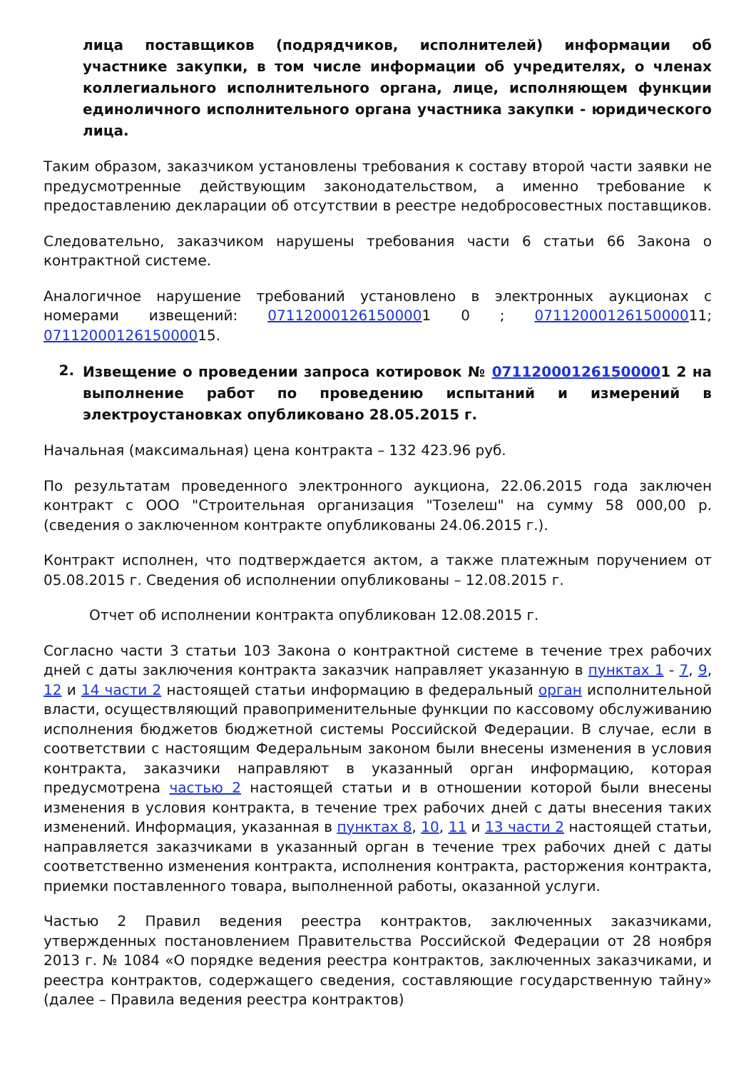лица поставщиков (подрядчиков, исполнителей) информации об участнике закупки, в том числе информации об учредителях, о членах коллегиального исполнительного органа, лице, исполняющем функции единоличного исполнительного органа участника закупки - юридического лица.
Таким образом, заказчиком установлены требования к составу второй части заявки не предусмотренные действующим законодательством, а именно требование к предоставлению декларации об отсутствии в реестре недобросовестных поставщиков.
Следовательно, заказчиком нарушены требования части 6 статьи 66 Закона о контрактной системе.
Аналогичное нарушение требований установлено в электронных аукционах с номерами извещений: 071120001261500001 0 ; 0711200012615000011; 0711200012615000015.
2.
Извещение о проведении запроса котировок № 071120001261500001 2 на выполнение работ по проведению испытаний и измерений в электроустановках опубликовано 28.05.2015 г.
Начальная (максимальная) цена контракта – 132 423.96 руб.
По результатам проведенного электронного аукциона, 22.06.2015 года заключен контракт с ООО "Строительная организация "Тозелеш" на сумму 58 000,00 р. (сведения о заключенном контракте опубликованы 24.06.2015 г.).
Контракт исполнен, что подтверждается актом, а также платежным поручением от 05.08.2015 г. Сведения об исполнении опубликованы – 12.08.2015 г.
Отчет об исполнении контракта опубликован 12.08.2015 г.
Согласно части 3 статьи 103 Закона о контрактной системе в течение трех рабочих дней с даты заключения контракта заказчик направляет указанную в пунктах 1 - 7, 9, 12 и 14 части 2 настоящей статьи информацию в федеральный орган исполнительной власти, осуществляющий правоприменительные функции по кассовому обслуживанию исполнения бюджетов бюджетной системы Российской Федерации. В случае, если в соответствии с настоящим Федеральным законом были внесены изменения в условия контракта, заказчики направляют в указанный орган информацию, которая предусмотрена частью 2 настоящей статьи и в отношении которой были внесены изменения в условия контракта, в течение трех рабочих дней с даты внесения таких изменений. Информация, указанная в пунктах 8, 10, 11 и 13 части 2 настоящей статьи, направляется заказчиками в указанный орган в течение трех рабочих дней с даты соответственно изменения контракта, исполнения контракта, расторжения контракта, приемки поставленного товара, выполненной работы, оказанной услуги.
Частью 2 Правил ведения реестра контрактов, заключенных заказчиками, утвержденных постановлением Правительства Российской Федерации от 28 ноября 2013 г. № 1084 «О порядке ведения реестра контрактов, заключенных заказчиками, и реестра контрактов, содержащего сведения, составляющие государственную тайну» (далее – Правила ведения реестра контрактов)